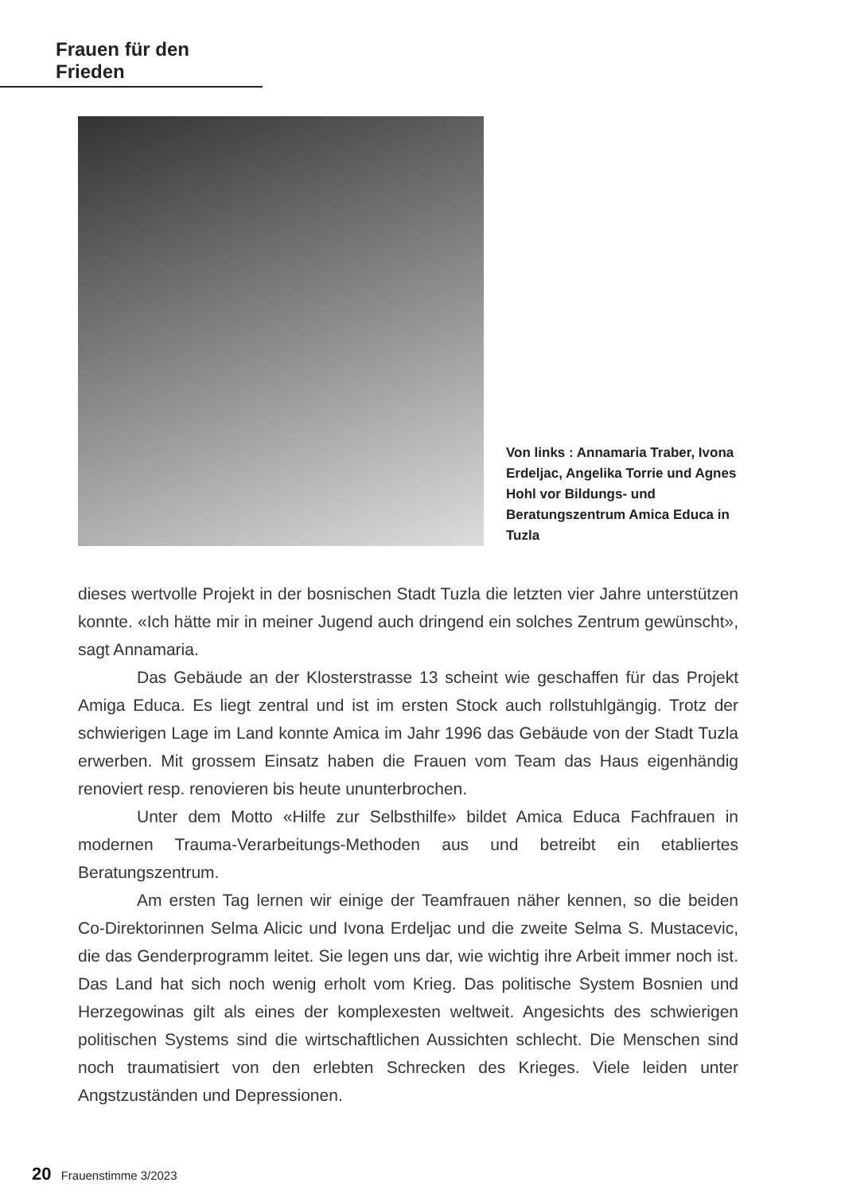Frauen für den Frieden
Von links : Annamaria Traber, Ivona Erdeljac, Angelika Torrie und Agnes Hohl vor Bildungs- und Beratungszentrum Amica Educa in Tuzla
dieses wertvolle Projekt in der bosnischen Stadt Tuzla die letzten vier Jahre unterstützen konnte. «Ich hätte mir in meiner Jugend auch dringend ein solches Zentrum gewünscht», sagt Annamaria.
Das Gebäude an der Klosterstrasse 13 scheint wie geschaffen für das Projekt Amiga Educa. Es liegt zentral und ist im ersten Stock auch rollstuhlgängig. Trotz der schwierigen Lage im Land konnte Amica im Jahr 1996 das Gebäude von der Stadt Tuzla erwerben. Mit grossem Einsatz haben die Frauen vom Team das Haus eigenhändig renoviert resp. renovieren bis heute ununterbrochen.
Unter dem Motto «Hilfe zur Selbsthilfe» bildet Amica Educa Fachfrauen in modernen Trauma-Verarbeitungs-Methoden aus und betreibt ein etabliertes Beratungszentrum.
Am ersten Tag lernen wir einige der Teamfrauen näher kennen, so die beiden Co-Direktorinnen Selma Alicic und Ivona Erdeljac und die zweite Selma S. Mustacevic, die das Genderprogramm leitet. Sie legen uns dar, wie wichtig ihre Arbeit immer noch ist. Das Land hat sich noch wenig erholt vom Krieg. Das politische System Bosnien und Herzegowinas gilt als eines der komplexesten weltweit. Angesichts des schwierigen politischen Systems sind die wirtschaftlichen Aussichten schlecht. Die Menschen sind noch traumatisiert von den erlebten Schrecken des Krieges. Viele leiden unter Angstzuständen und Depressionen.
20 Frauenstimme 3/2023